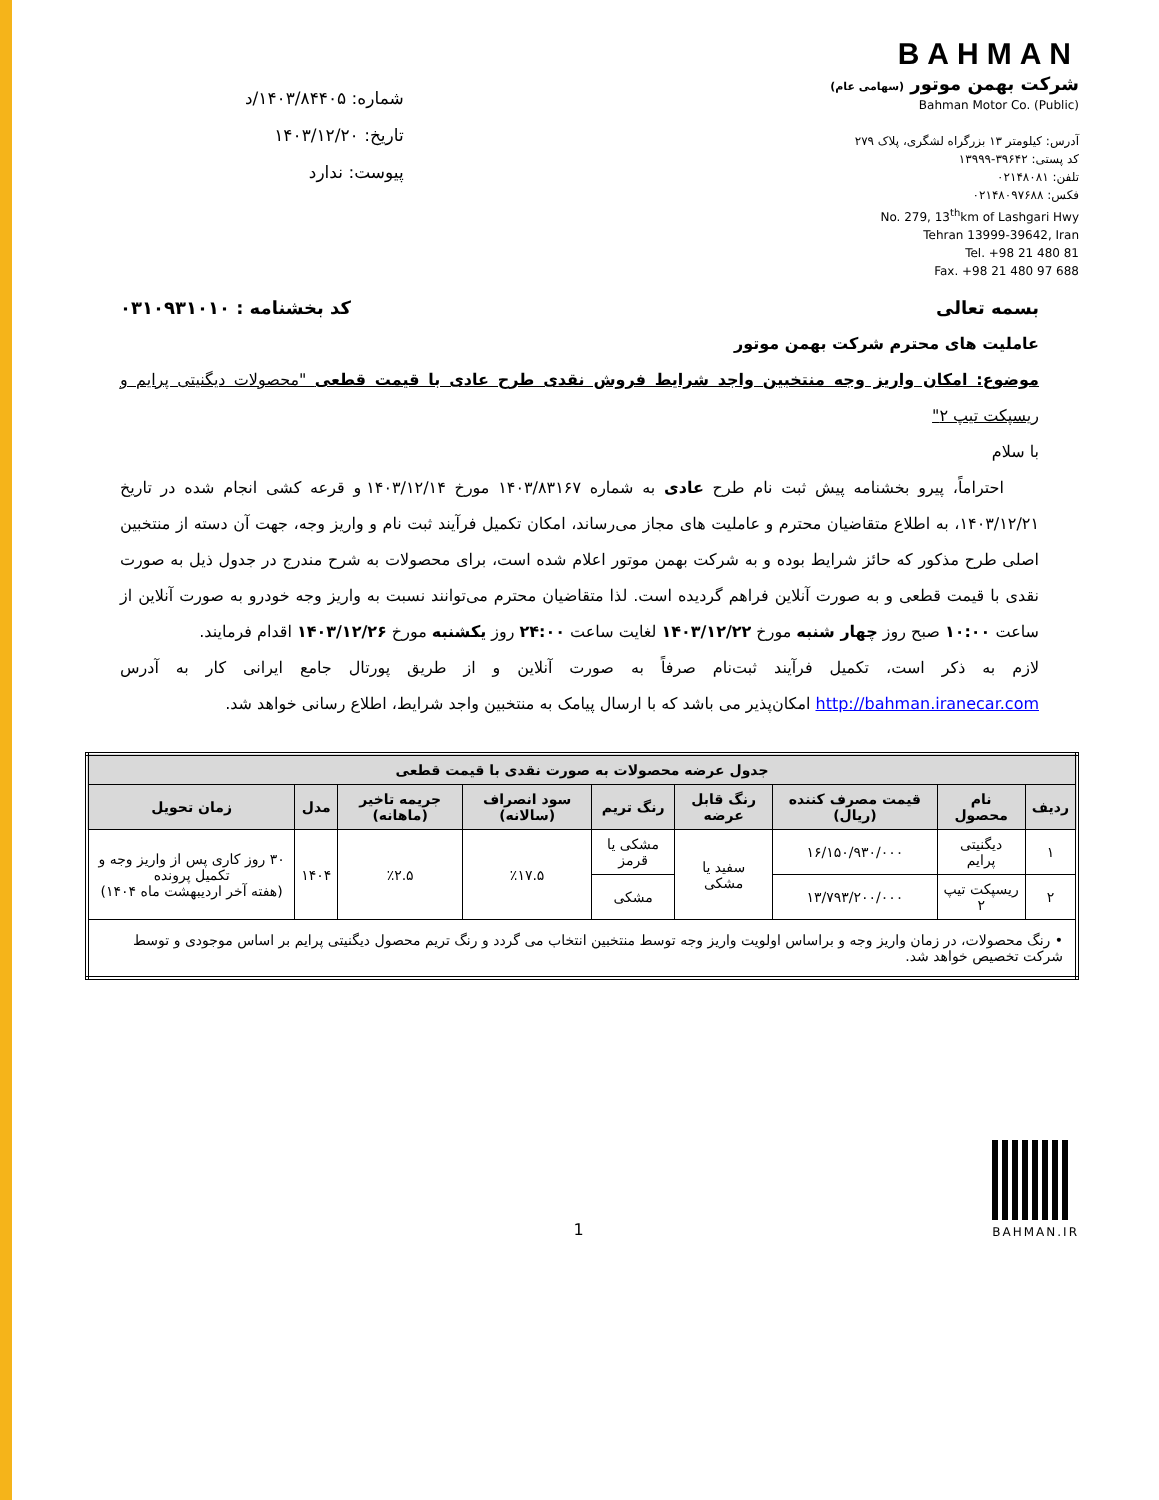شماره: ۱۴۰۳/۸۴۴۰۵/د
تاریخ: ۱۴۰۳/۱۲/۲۰
پیوست: ندارد
BAHMAN
شرکت بهمن موتور (سهامی عام)
Bahman Motor Co. (Public)
آدرس: کیلومتر ۱۳ بزرگراه لشگری، پلاک ۲۷۹
کد پستی: ۳۹۶۴۲-۱۳۹۹۹
تلفن: ۰۲۱۴۸۰۸۱
فکس: ۰۲۱۴۸۰۹۷۶۸۸
No. 279, 13<sup>th</sup>km of Lashgari Hwy
Tehran 13999-39642, Iran
Tel. +98 21 480 81
Fax. +98 21 480 97 688
بسمه تعالی کد بخشنامه : ۰۳۱۰۹۳۱۰۱۰
عاملیت های محترم شرکت بهمن موتور
موضوع: امکان واریز وجه منتخبین واجد شرایط فروش نقدی طرح عادی با قیمت قطعی "محصولات دیگنیتی پرایم و ریسپکت تیپ ۲"
با سلام
احتراماً، پیرو بخشنامه پیش ثبت نام طرح عادی به شماره ۱۴۰۳/۸۳۱۶۷ مورخ ۱۴۰۳/۱۲/۱۴ و قرعه کشی انجام شده در تاریخ ۱۴۰۳/۱۲/۲۱، به اطلاع متقاضیان محترم و عاملیت های مجاز می‌رساند، امکان تکمیل فرآیند ثبت نام و واریز وجه، جهت آن دسته از منتخبین اصلی طرح مذکور که حائز شرایط بوده و به شرکت بهمن موتور اعلام شده است، برای محصولات به شرح مندرج در جدول ذیل به صورت نقدی با قیمت قطعی و به صورت آنلاین فراهم گردیده است. لذا متقاضیان محترم می‌توانند نسبت به واریز وجه خودرو به صورت آنلاین از ساعت ۱۰:۰۰ صبح روز چهار شنبه مورخ ۱۴۰۳/۱۲/۲۲ لغایت ساعت ۲۴:۰۰ روز یکشنبه مورخ ۱۴۰۳/۱۲/۲۶ اقدام فرمایند.
لازم به ذکر است، تکمیل فرآیند ثبت‌نام صرفاً به صورت آنلاین و از طریق پورتال جامع ایرانی کار به آدرس http://bahman.iranecar.com امکان‌پذیر می باشد که با ارسال پیامک به منتخبین واجد شرایط، اطلاع رسانی خواهد شد.
| جدول عرضه محصولات به صورت نقدی با قیمت قطعی | | | | | | | | |
| --- | --- | --- | --- | --- | --- | --- | --- | --- |
| ردیف | نام محصول | قیمت مصرف کننده (ریال) | رنگ قابل عرضه | رنگ تریم | سود انصراف (سالانه) | جریمه تاخیر (ماهانه) | مدل | زمان تحویل |
| ۱ | دیگنیتی پرایم | ۱۶/۱۵۰/۹۳۰/۰۰۰ | سفید یا مشکی | مشکی یا قرمز | ٪۱۷.۵ | ٪۲.۵ | ۱۴۰۴ | ۳۰ روز کاری پس از واریز وجه و تکمیل پرونده (هفته آخر اردیبهشت ماه ۱۴۰۴) |
| ۲ | ریسپکت تیپ ۲ | ۱۳/۷۹۳/۲۰۰/۰۰۰ | | مشکی | | | | |
| • رنگ محصولات، در زمان واریز وجه و براساس اولویت واریز وجه توسط منتخبین انتخاب می گردد و رنگ تریم محصول دیگنیتی پرایم بر اساس موجودی و توسط شرکت تخصیص خواهد شد. | | | | | | | | |
1
BAHMAN.IR